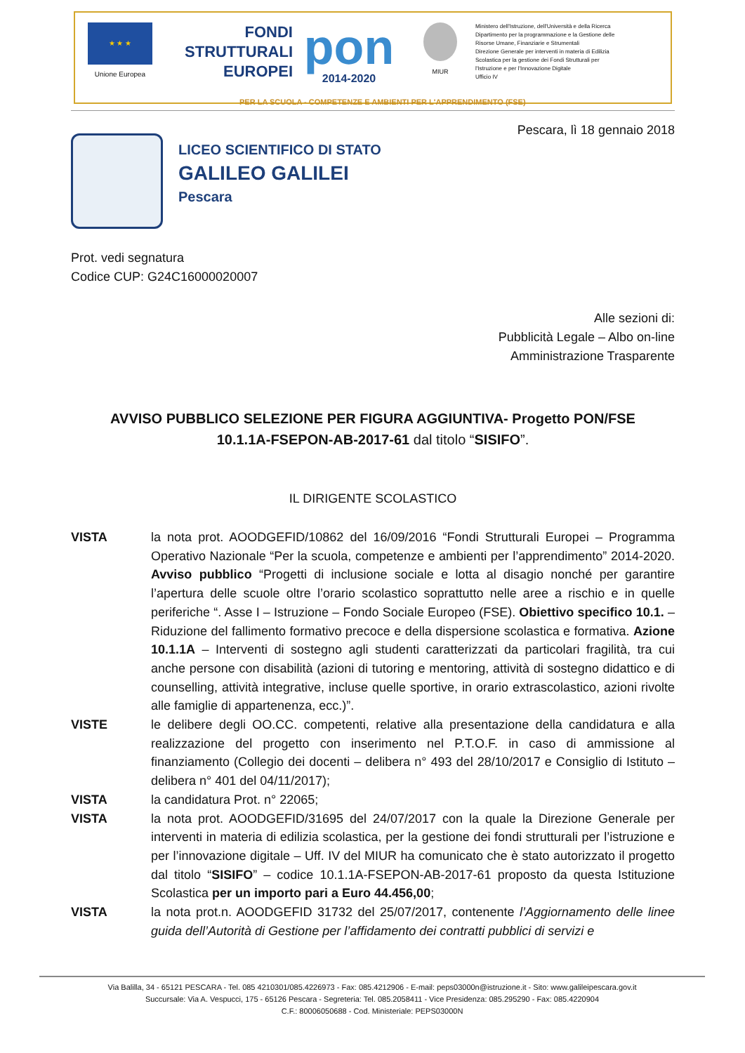★ ★ ★
Unione Europea
FONDI
STRUTTURALI
EUROPEI
pon
2014-2020
MIUR
Ministero dell'Istruzione, dell'Università e della Ricerca
Dipartimento per la programmazione e la Gestione delle
Risorse Umane, Finanziarie e Strumentali
Direzione Generale per interventi in materia di Edilizia
Scolastica per la gestione dei Fondi Strutturali per
l'Istruzione e per l'Innovazione Digitale
Ufficio IV
PER LA SCUOLA - COMPETENZE E AMBIENTI PER L'APPRENDIMENTO (FSE)
Pescara, lì 18 gennaio 2018
LICEO SCIENTIFICO DI STATO
GALILEO GALILEI
Pescara
Prot. vedi segnatura
Codice CUP: G24C16000020007
Alle sezioni di:
Pubblicità Legale – Albo on-line
Amministrazione Trasparente
AVVISO PUBBLICO SELEZIONE PER FIGURA AGGIUNTIVA- Progetto PON/FSE
10.1.1A-FSEPON-AB-2017-61 dal titolo “SISIFO”.
IL DIRIGENTE SCOLASTICO
VISTA la nota prot. AOODGEFID/10862 del 16/09/2016 “Fondi Strutturali Europei – Programma Operativo Nazionale “Per la scuola, competenze e ambienti per l’apprendimento” 2014-2020. Avviso pubblico “Progetti di inclusione sociale e lotta al disagio nonché per garantire l’apertura delle scuole oltre l’orario scolastico soprattutto nelle aree a rischio e in quelle periferiche “. Asse I – Istruzione – Fondo Sociale Europeo (FSE). Obiettivo specifico 10.1. – Riduzione del fallimento formativo precoce e della dispersione scolastica e formativa. Azione 10.1.1A – Interventi di sostegno agli studenti caratterizzati da particolari fragilità, tra cui anche persone con disabilità (azioni di tutoring e mentoring, attività di sostegno didattico e di counselling, attività integrative, incluse quelle sportive, in orario extrascolastico, azioni rivolte alle famiglie di appartenenza, ecc.)”.
VISTE le delibere degli OO.CC. competenti, relative alla presentazione della candidatura e alla realizzazione del progetto con inserimento nel P.T.O.F. in caso di ammissione al finanziamento (Collegio dei docenti – delibera n° 493 del 28/10/2017 e Consiglio di Istituto – delibera n° 401 del 04/11/2017);
VISTA la candidatura Prot. n° 22065;
VISTA la nota prot. AOODGEFID/31695 del 24/07/2017 con la quale la Direzione Generale per interventi in materia di edilizia scolastica, per la gestione dei fondi strutturali per l’istruzione e per l’innovazione digitale – Uff. IV del MIUR ha comunicato che è stato autorizzato il progetto dal titolo “SISIFO” – codice 10.1.1A-FSEPON-AB-2017-61 proposto da questa Istituzione Scolastica per un importo pari a Euro 44.456,00;
VISTA la nota prot.n. AOODGEFID 31732 del 25/07/2017, contenente l’Aggiornamento delle linee guida dell’Autorità di Gestione per l’affidamento dei contratti pubblici di servizi e
Via Balilla, 34 - 65121 PESCARA - Tel. 085 4210301/085.4226973 - Fax: 085.4212906 - E-mail: peps03000n@istruzione.it - Sito: www.galileipescara.gov.it
Succursale: Via A. Vespucci, 175 - 65126 Pescara - Segreteria: Tel. 085.2058411 - Vice Presidenza: 085.295290 - Fax: 085.4220904
C.F.: 80006050688 - Cod. Ministeriale: PEPS03000N